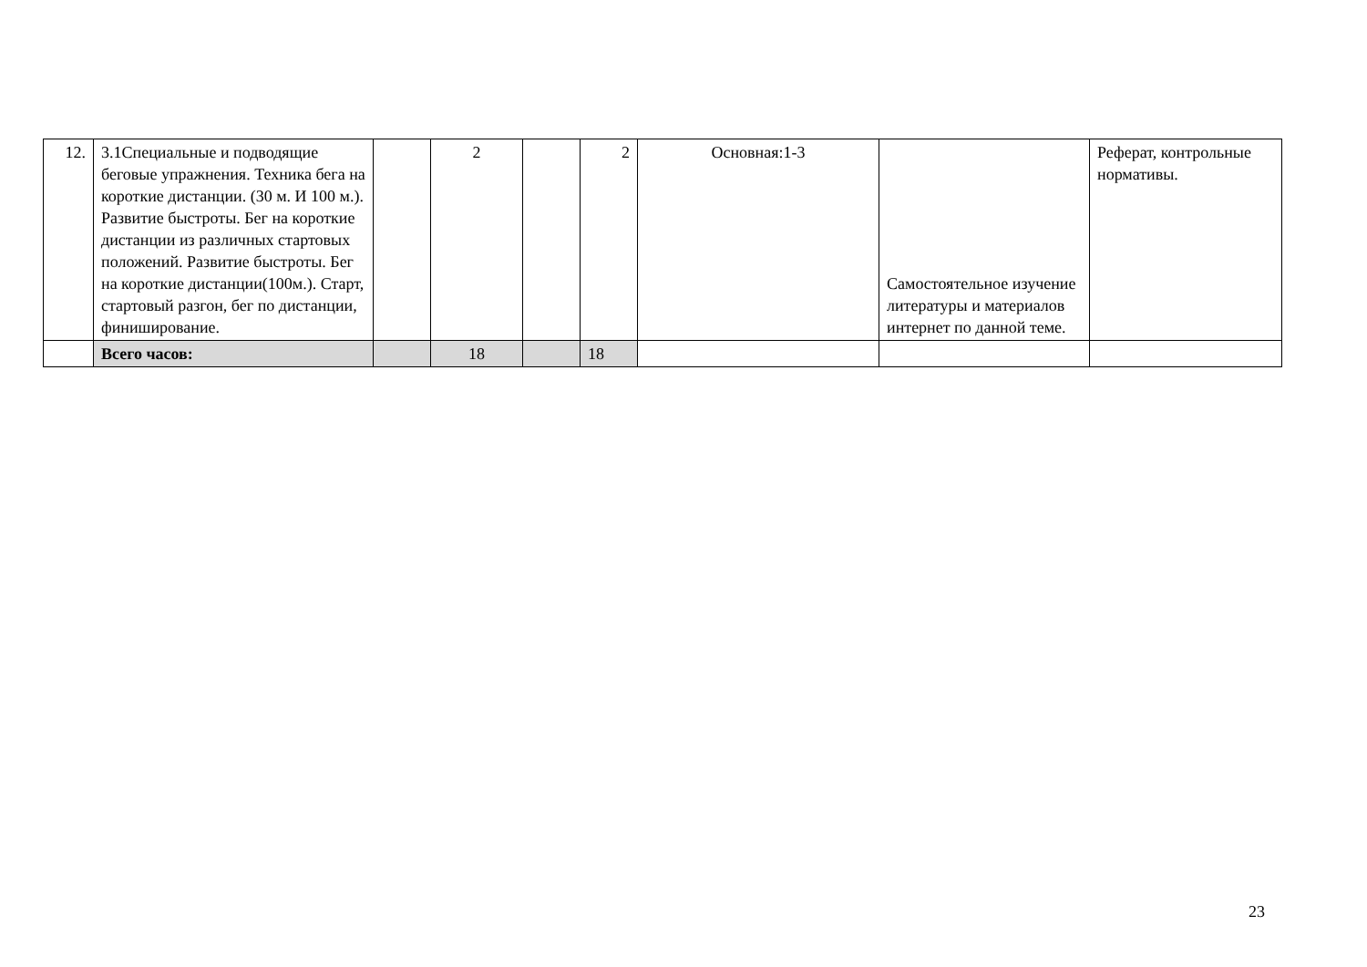| 12. | 3.1Специальные и подводящие беговые упражнения. Техника бега на короткие дистанции. (30 м. И 100 м.). Развитие быстроты. Бег на короткие дистанции из различных стартовых положений. Развитие быстроты. Бег на короткие дистанции(100м.). Старт, стартовый разгон, бег по дистанции, финиширование. | | 2 | | 2 | Основная:1-3 | Самостоятельное изучение литературы и материалов интернет по данной теме. | Реферат, контрольные нормативы. |
| | Всего часов: | | 18 | | 18 | | | |
23